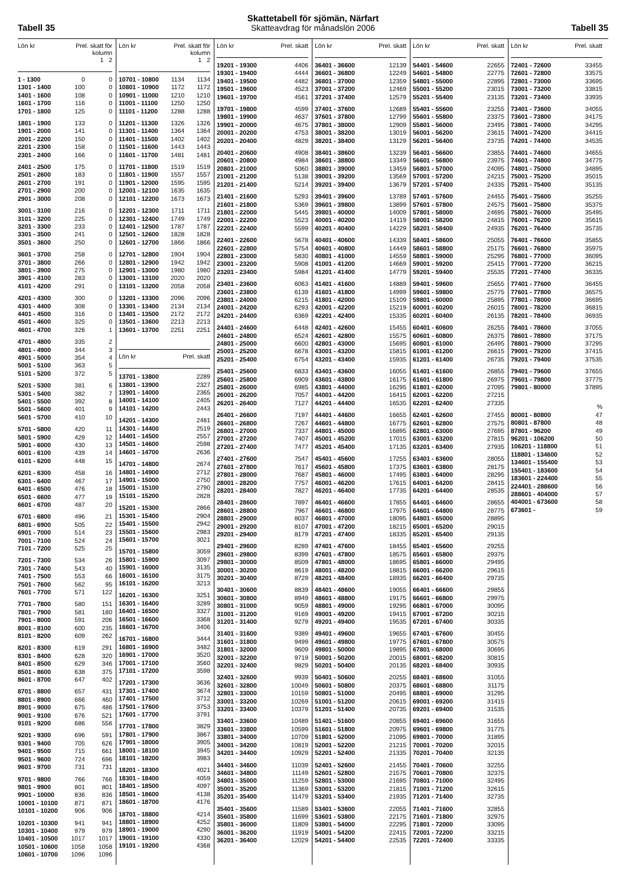Tabell 35
Skattetabell för sjömän, Närfart
Skatteavdrag för månadslön 2006
Tabell 35
| Lön kr | Prel. skatt för kolumn 1 2 | |
| --- | --- | --- |
| 1 - 1300 | 0 | 0 |
| 1301 - 1400 | 100 | 0 |
| 1401 - 1600 | 108 | 0 |
| 1601 - 1700 | 116 | 0 |
| 1701 - 1800 | 125 | 0 |
| 1801 - 1900 | 133 | 0 |
| 1901 - 2000 | 141 | 0 |
| 2001 - 2200 | 150 | 0 |
| 2201 - 2300 | 158 | 0 |
| 2301 - 2400 | 166 | 0 |
| 2401 - 2500 | 175 | 0 |
| 2501 - 2600 | 183 | 0 |
| 2601 - 2700 | 191 | 0 |
| 2701 - 2900 | 200 | 0 |
| 2901 - 3000 | 208 | 0 |
| 3001 - 3100 | 216 | 0 |
| 3101 - 3200 | 225 | 0 |
| 3201 - 3300 | 233 | 0 |
| 3301 - 3500 | 241 | 0 |
| 3501 - 3600 | 250 | 0 |
| 3601 - 3700 | 258 | 0 |
| 3701 - 3800 | 266 | 0 |
| 3801 - 3900 | 275 | 0 |
| 3901 - 4100 | 283 | 0 |
| 4101 - 4200 | 291 | 0 |
| 4201 - 4300 | 300 | 0 |
| 4301 - 4400 | 308 | 0 |
| 4401 - 4500 | 316 | 0 |
| 4501 - 4600 | 325 | 0 |
| 4601 - 4700 | 326 | 1 |
| 4701 - 4800 | 335 | 2 |
| 4801 - 4900 | 344 | 3 |
| 4901 - 5000 | 354 | 4 |
| 5001 - 5100 | 363 | 5 |
| 5101 - 5200 | 372 | 5 |
| 5201 - 5300 | 381 | 6 |
| 5301 - 5400 | 382 | 7 |
| 5401 - 5500 | 392 | 8 |
| 5501 - 5600 | 401 | 9 |
| 5601 - 5700 | 410 | 10 |
| 5701 - 5800 | 420 | 11 |
| 5801 - 5900 | 429 | 12 |
| 5901 - 6000 | 430 | 13 |
| 6001 - 6100 | 439 | 14 |
| 6101 - 6200 | 448 | 15 |
| 6201 - 6300 | 458 | 16 |
| 6301 - 6400 | 467 | 17 |
| 6401 - 6500 | 476 | 18 |
| 6501 - 6600 | 477 | 19 |
| 6601 - 6700 | 487 | 20 |
| 6701 - 6800 | 496 | 21 |
| 6801 - 6900 | 505 | 22 |
| 6901 - 7000 | 514 | 23 |
| 7001 - 7100 | 524 | 24 |
| 7101 - 7200 | 525 | 25 |
| 7201 - 7300 | 534 | 26 |
| 7301 - 7400 | 543 | 40 |
| 7401 - 7500 | 553 | 66 |
| 7501 - 7600 | 562 | 95 |
| 7601 - 7700 | 571 | 122 |
| 7701 - 7800 | 580 | 151 |
| 7801 - 7900 | 581 | 180 |
| 7901 - 8000 | 591 | 206 |
| 8001 - 8100 | 600 | 235 |
| 8101 - 8200 | 609 | 262 |
| 8201 - 8300 | 619 | 291 |
| 8301 - 8400 | 628 | 320 |
| 8401 - 8500 | 629 | 346 |
| 8501 - 8600 | 638 | 375 |
| 8601 - 8700 | 647 | 402 |
| 8701 - 8800 | 657 | 431 |
| 8801 - 8900 | 666 | 460 |
| 8901 - 9000 | 675 | 486 |
| 9001 - 9100 | 676 | 521 |
| 9101 - 9200 | 686 | 556 |
| 9201 - 9300 | 696 | 591 |
| 9301 - 9400 | 705 | 626 |
| 9401 - 9500 | 715 | 661 |
| 9501 - 9600 | 724 | 696 |
| 9601 - 9700 | 731 | 731 |
| 9701 - 9800 | 766 | 766 |
| 9801 - 9900 | 801 | 801 |
| 9901 - 10000 | 836 | 836 |
| 10001 - 10100 | 871 | 871 |
| 10101 - 10200 | 906 | 906 |
| 10201 - 10300 | 941 | 941 |
| 10301 - 10400 | 979 | 979 |
| 10401 - 10500 | 1017 | 1017 |
| 10501 - 10600 | 1058 | 1058 |
| 10601 - 10700 | 1096 | 1096 |
| Lön kr | Prel. skatt för kolumn 1 2 | |
| --- | --- | --- |
| 10701 - 10800 | 1134 | 1134 |
| 10801 - 10900 | 1172 | 1172 |
| 10901 - 11000 | 1210 | 1210 |
| 11001 - 11100 | 1250 | 1250 |
| 11101 - 11200 | 1288 | 1288 |
| 11201 - 11300 | 1326 | 1326 |
| 11301 - 11400 | 1364 | 1364 |
| 11401 - 11500 | 1402 | 1402 |
| 11501 - 11600 | 1443 | 1443 |
| 11601 - 11700 | 1481 | 1481 |
| 11701 - 11800 | 1519 | 1519 |
| 11801 - 11900 | 1557 | 1557 |
| 11901 - 12000 | 1595 | 1595 |
| 12001 - 12100 | 1635 | 1635 |
| 12101 - 12200 | 1673 | 1673 |
| 12201 - 12300 | 1711 | 1711 |
| 12301 - 12400 | 1749 | 1749 |
| 12401 - 12500 | 1787 | 1787 |
| 12501 - 12600 | 1828 | 1828 |
| 12601 - 12700 | 1866 | 1866 |
| 12701 - 12800 | 1904 | 1904 |
| 12801 - 12900 | 1942 | 1942 |
| 12901 - 13000 | 1980 | 1980 |
| 13001 - 13100 | 2020 | 2020 |
| 13101 - 13200 | 2058 | 2058 |
| 13201 - 13300 | 2096 | 2096 |
| 13301 - 13400 | 2134 | 2134 |
| 13401 - 13500 | 2172 | 2172 |
| 13501 - 13600 | 2213 | 2213 |
| 13601 - 13700 | 2251 | 2251 |
| Lön kr | Prel. skatt | |
| 13701 - 13800 | 2289 | |
| 13801 - 13900 | 2327 | |
| 13901 - 14000 | 2365 | |
| 14001 - 14100 | 2405 | |
| 14101 - 14200 | 2443 | |
| 14201 - 14300 | 2481 | |
| 14301 - 14400 | 2519 | |
| 14401 - 14500 | 2557 | |
| 14501 - 14600 | 2598 | |
| 14601 - 14700 | 2636 | |
| 14701 - 14800 | 2674 | |
| 14801 - 14900 | 2712 | |
| 14901 - 15000 | 2750 | |
| 15001 - 15100 | 2790 | |
| 15101 - 15200 | 2828 | |
| 15201 - 15300 | 2866 | |
| 15301 - 15400 | 2904 | |
| 15401 - 15500 | 2942 | |
| 15501 - 15600 | 2983 | |
| 15601 - 15700 | 3021 | |
| 15701 - 15800 | 3059 | |
| 15801 - 15900 | 3097 | |
| 15901 - 16000 | 3135 | |
| 16001 - 16100 | 3175 | |
| 16101 - 16200 | 3213 | |
| 16201 - 16300 | 3251 | |
| 16301 - 16400 | 3289 | |
| 16401 - 16500 | 3327 | |
| 16501 - 16600 | 3368 | |
| 16601 - 16700 | 3406 | |
| 16701 - 16800 | 3444 | |
| 16801 - 16900 | 3482 | |
| 16901 - 17000 | 3520 | |
| 17001 - 17100 | 3560 | |
| 17101 - 17200 | 3598 | |
| 17201 - 17300 | 3636 | |
| 17301 - 17400 | 3674 | |
| 17401 - 17500 | 3712 | |
| 17501 - 17600 | 3753 | |
| 17601 - 17700 | 3791 | |
| 17701 - 17800 | 3829 | |
| 17801 - 17900 | 3867 | |
| 17901 - 18000 | 3905 | |
| 18001 - 18100 | 3945 | |
| 18101 - 18200 | 3983 | |
| 18201 - 18300 | 4021 | |
| 18301 - 18400 | 4059 | |
| 18401 - 18500 | 4097 | |
| 18501 - 18600 | 4138 | |
| 18601 - 18700 | 4176 | |
| 18701 - 18800 | 4214 | |
| 18801 - 18900 | 4252 | |
| 18901 - 19000 | 4290 | |
| 19001 - 19100 | 4330 | |
| 19101 - 19200 | 4368 | |
| Lön kr | Prel. skatt |
| --- | --- |
| 19201 - 19300 | 4406 |
| 19301 - 19400 | 4444 |
| 19401 - 19500 | 4482 |
| 19501 - 19600 | 4523 |
| 19601 - 19700 | 4561 |
| 19701 - 19800 | 4599 |
| 19801 - 19900 | 4637 |
| 19901 - 20000 | 4675 |
| 20001 - 20200 | 4753 |
| 20201 - 20400 | 4829 |
| 20401 - 20600 | 4908 |
| 20601 - 20800 | 4984 |
| 20801 - 21000 | 5060 |
| 21001 - 21200 | 5138 |
| 21201 - 21400 | 5214 |
| 21401 - 21600 | 5293 |
| 21601 - 21800 | 5369 |
| 21801 - 22000 | 5445 |
| 22001 - 22200 | 5523 |
| 22201 - 22400 | 5599 |
| 22401 - 22600 | 5678 |
| 22601 - 22800 | 5754 |
| 22801 - 23000 | 5830 |
| 23001 - 23200 | 5908 |
| 23201 - 23400 | 5984 |
| 23401 - 23600 | 6063 |
| 23601 - 23800 | 6139 |
| 23801 - 24000 | 6215 |
| 24001 - 24200 | 6293 |
| 24201 - 24400 | 6369 |
| 24401 - 24600 | 6448 |
| 24601 - 24800 | 6524 |
| 24801 - 25000 | 6600 |
| 25001 - 25200 | 6678 |
| 25201 - 25400 | 6754 |
| 25401 - 25600 | 6833 |
| 25601 - 25800 | 6909 |
| 25801 - 26000 | 6985 |
| 26001 - 26200 | 7057 |
| 26201 - 26400 | 7127 |
| 26401 - 26600 | 7197 |
| 26601 - 26800 | 7267 |
| 26801 - 27000 | 7337 |
| 27001 - 27200 | 7407 |
| 27201 - 27400 | 7477 |
| 27401 - 27600 | 7547 |
| 27601 - 27800 | 7617 |
| 27801 - 28000 | 7687 |
| 28001 - 28200 | 7757 |
| 28201 - 28400 | 7827 |
| 28401 - 28600 | 7897 |
| 28601 - 28800 | 7967 |
| 28801 - 29000 | 8037 |
| 29001 - 29200 | 8107 |
| 29201 - 29400 | 8179 |
| 29401 - 29600 | 8289 |
| 29601 - 29800 | 8399 |
| 29801 - 30000 | 8509 |
| 30001 - 30200 | 8619 |
| 30201 - 30400 | 8729 |
| 30401 - 30600 | 8839 |
| 30601 - 30800 | 8949 |
| 30801 - 31000 | 9059 |
| 31001 - 31200 | 9169 |
| 31201 - 31400 | 9279 |
| 31401 - 31600 | 9389 |
| 31601 - 31800 | 9499 |
| 31801 - 32000 | 9609 |
| 32001 - 32200 | 9719 |
| 32201 - 32400 | 9829 |
| 32401 - 32600 | 9939 |
| 32601 - 32800 | 10049 |
| 32801 - 33000 | 10159 |
| 33001 - 33200 | 10269 |
| 33201 - 33400 | 10379 |
| 33401 - 33600 | 10489 |
| 33601 - 33800 | 10599 |
| 33801 - 34000 | 10709 |
| 34001 - 34200 | 10819 |
| 34201 - 34400 | 10929 |
| 34401 - 34600 | 11039 |
| 34601 - 34800 | 11149 |
| 34801 - 35000 | 11259 |
| 35001 - 35200 | 11369 |
| 35201 - 35400 | 11479 |
| 35401 - 35600 | 11589 |
| 35601 - 35800 | 11699 |
| 35801 - 36000 | 11809 |
| 36001 - 36200 | 11919 |
| 36201 - 36400 | 12029 |
| Lön kr | Prel. skatt |
| --- | --- |
| 36401 - 36600 | 12139 |
| 36601 - 36800 | 12249 |
| 36801 - 37000 | 12359 |
| 37001 - 37200 | 12469 |
| 37201 - 37400 | 12579 |
| 37401 - 37600 | 12689 |
| 37601 - 37800 | 12799 |
| 37801 - 38000 | 12909 |
| 38001 - 38200 | 13019 |
| 38201 - 38400 | 13129 |
| 38401 - 38600 | 13239 |
| 38601 - 38800 | 13349 |
| 38801 - 39000 | 13459 |
| 39001 - 39200 | 13569 |
| 39201 - 39400 | 13679 |
| 39401 - 39600 | 13789 |
| 39601 - 39800 | 13899 |
| 39801 - 40000 | 14009 |
| 40001 - 40200 | 14119 |
| 40201 - 40400 | 14229 |
| 40401 - 40600 | 14339 |
| 40601 - 40800 | 14449 |
| 40801 - 41000 | 14559 |
| 41001 - 41200 | 14669 |
| 41201 - 41400 | 14779 |
| 41401 - 41600 | 14889 |
| 41601 - 41800 | 14999 |
| 41801 - 42000 | 15109 |
| 42001 - 42200 | 15219 |
| 42201 - 42400 | 15335 |
| 42401 - 42600 | 15455 |
| 42601 - 42800 | 15575 |
| 42801 - 43000 | 15695 |
| 43001 - 43200 | 15815 |
| 43201 - 43400 | 15935 |
| 43401 - 43600 | 16055 |
| 43601 - 43800 | 16175 |
| 43801 - 44000 | 16295 |
| 44001 - 44200 | 16415 |
| 44201 - 44400 | 16535 |
| 44401 - 44600 | 16655 |
| 44601 - 44800 | 16775 |
| 44801 - 45000 | 16895 |
| 45001 - 45200 | 17015 |
| 45201 - 45400 | 17135 |
| 45401 - 45600 | 17255 |
| 45601 - 45800 | 17375 |
| 45801 - 46000 | 17495 |
| 46001 - 46200 | 17615 |
| 46201 - 46400 | 17735 |
| 46401 - 46600 | 17855 |
| 46601 - 46800 | 17975 |
| 46801 - 47000 | 18095 |
| 47001 - 47200 | 18215 |
| 47201 - 47400 | 18335 |
| 47401 - 47600 | 18455 |
| 47601 - 47800 | 18575 |
| 47801 - 48000 | 18695 |
| 48001 - 48200 | 18815 |
| 48201 - 48400 | 18935 |
| 48401 - 48600 | 19055 |
| 48601 - 48800 | 19175 |
| 48801 - 49000 | 19295 |
| 49001 - 49200 | 19415 |
| 49201 - 49400 | 19535 |
| 49401 - 49600 | 19655 |
| 49601 - 49800 | 19775 |
| 49801 - 50000 | 19895 |
| 50001 - 50200 | 20015 |
| 50201 - 50400 | 20135 |
| 50401 - 50600 | 20255 |
| 50601 - 50800 | 20375 |
| 50801 - 51000 | 20495 |
| 51001 - 51200 | 20615 |
| 51201 - 51400 | 20735 |
| 51401 - 51600 | 20855 |
| 51601 - 51800 | 20975 |
| 51801 - 52000 | 21095 |
| 52001 - 52200 | 21215 |
| 52201 - 52400 | 21335 |
| 52401 - 52600 | 21455 |
| 52601 - 52800 | 21575 |
| 52801 - 53000 | 21695 |
| 53001 - 53200 | 21815 |
| 53201 - 53400 | 21935 |
| 53401 - 53600 | 22055 |
| 53601 - 53800 | 22175 |
| 53801 - 54000 | 22295 |
| 54001 - 54200 | 22415 |
| 54201 - 54400 | 22535 |
| Lön kr | Prel. skatt |
| --- | --- |
| 54401 - 54600 | 22655 |
| 54601 - 54800 | 22775 |
| 54801 - 55000 | 22895 |
| 55001 - 55200 | 23015 |
| 55201 - 55400 | 23135 |
| 55401 - 55600 | 23255 |
| 55601 - 55800 | 23375 |
| 55801 - 56000 | 23495 |
| 56001 - 56200 | 23615 |
| 56201 - 56400 | 23735 |
| 56401 - 56600 | 23855 |
| 56601 - 56800 | 23975 |
| 56801 - 57000 | 24095 |
| 57001 - 57200 | 24215 |
| 57201 - 57400 | 24335 |
| 57401 - 57600 | 24455 |
| 57601 - 57800 | 24575 |
| 57801 - 58000 | 24695 |
| 58001 - 58200 | 24815 |
| 58201 - 58400 | 24935 |
| 58401 - 58600 | 25055 |
| 58601 - 58800 | 25175 |
| 58801 - 59000 | 25295 |
| 59001 - 59200 | 25415 |
| 59201 - 59400 | 25535 |
| 59401 - 59600 | 25655 |
| 59601 - 59800 | 25775 |
| 59801 - 60000 | 25895 |
| 60001 - 60200 | 26015 |
| 60201 - 60400 | 26135 |
| 60401 - 60600 | 26255 |
| 60601 - 60800 | 26375 |
| 60801 - 61000 | 26495 |
| 61001 - 61200 | 26615 |
| 61201 - 61400 | 26735 |
| 61401 - 61600 | 26855 |
| 61601 - 61800 | 26975 |
| 61801 - 62000 | 27095 |
| 62001 - 62200 | 27215 |
| 62201 - 62400 | 27335 |
| 62401 - 62600 | 27455 |
| 62601 - 62800 | 27575 |
| 62801 - 63000 | 27695 |
| 63001 - 63200 | 27815 |
| 63201 - 63400 | 27935 |
| 63401 - 63600 | 28055 |
| 63601 - 63800 | 28175 |
| 63801 - 64000 | 28295 |
| 64001 - 64200 | 28415 |
| 64201 - 64400 | 28535 |
| 64401 - 64600 | 28655 |
| 64601 - 64800 | 28775 |
| 64801 - 65000 | 28895 |
| 65001 - 65200 | 29015 |
| 65201 - 65400 | 29135 |
| 65401 - 65600 | 29255 |
| 65601 - 65800 | 29375 |
| 65801 - 66000 | 29495 |
| 66001 - 66200 | 29615 |
| 66201 - 66400 | 29735 |
| 66401 - 66600 | 29855 |
| 66601 - 66800 | 29975 |
| 66801 - 67000 | 30095 |
| 67001 - 67200 | 30215 |
| 67201 - 67400 | 30335 |
| 67401 - 67600 | 30455 |
| 67601 - 67800 | 30575 |
| 67801 - 68000 | 30695 |
| 68001 - 68200 | 30815 |
| 68201 - 68400 | 30935 |
| 68401 - 68600 | 31055 |
| 68601 - 68800 | 31175 |
| 68801 - 69000 | 31295 |
| 69001 - 69200 | 31415 |
| 69201 - 69400 | 31535 |
| 69401 - 69600 | 31655 |
| 69601 - 69800 | 31775 |
| 69801 - 70000 | 31895 |
| 70001 - 70200 | 32015 |
| 70201 - 70400 | 32135 |
| 70401 - 70600 | 32255 |
| 70601 - 70800 | 32375 |
| 70801 - 71000 | 32495 |
| 71001 - 71200 | 32615 |
| 71201 - 71400 | 32735 |
| 71401 - 71600 | 32855 |
| 71601 - 71800 | 32975 |
| 71801 - 72000 | 33095 |
| 72001 - 72200 | 33215 |
| 72201 - 72400 | 33335 |
| Lön kr | Prel. skatt |
| --- | --- |
| 72401 - 72600 | 33455 |
| 72601 - 72800 | 33575 |
| 72801 - 73000 | 33695 |
| 73001 - 73200 | 33815 |
| 73201 - 73400 | 33935 |
| 73401 - 73600 | 34055 |
| 73601 - 73800 | 34175 |
| 73801 - 74000 | 34295 |
| 74001 - 74200 | 34415 |
| 74201 - 74400 | 34535 |
| 74401 - 74600 | 34655 |
| 74601 - 74800 | 34775 |
| 74801 - 75000 | 34895 |
| 75001 - 75200 | 35015 |
| 75201 - 75400 | 35135 |
| 75401 - 75600 | 35255 |
| 75601 - 75800 | 35375 |
| 75801 - 76000 | 35495 |
| 76001 - 76200 | 35615 |
| 76201 - 76400 | 35735 |
| 76401 - 76600 | 35855 |
| 76601 - 76800 | 35975 |
| 76801 - 77000 | 36095 |
| 77001 - 77200 | 36215 |
| 77201 - 77400 | 36335 |
| 77401 - 77600 | 36455 |
| 77601 - 77800 | 36575 |
| 77801 - 78000 | 36695 |
| 78001 - 78200 | 36815 |
| 78201 - 78400 | 36935 |
| 78401 - 78600 | 37055 |
| 78601 - 78800 | 37175 |
| 78801 - 79000 | 37295 |
| 79001 - 79200 | 37415 |
| 79201 - 79400 | 37535 |
| 79401 - 79600 | 37655 |
| 79601 - 79800 | 37775 |
| 79801 - 80000 | 37895 |
| | % |
| 80001 - 80800 | 47 |
| 80801 - 87800 | 48 |
| 87801 - 96200 | 49 |
| 96201 - 106200 | 50 |
| 106201 - 118800 | 51 |
| 118801 - 134600 | 52 |
| 134601 - 155400 | 53 |
| 155401 - 183600 | 54 |
| 183601 - 224400 | 55 |
| 224401 - 288600 | 56 |
| 288601 - 404000 | 57 |
| 404001 - 673600 | 58 |
| 673601 - | 59 |